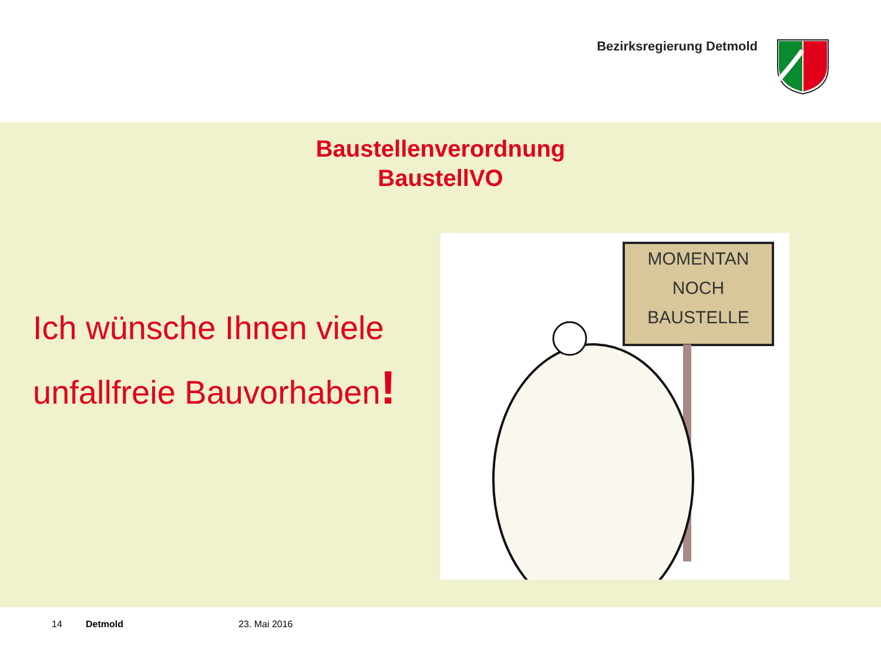Bezirksregierung Detmold
Baustellenverordnung
BaustellVO
Ich wünsche Ihnen viele
unfallfreie Bauvorhaben!
MOMENTAN
NOCH
BAUSTELLE
14 Detmold 23. Mai 2016